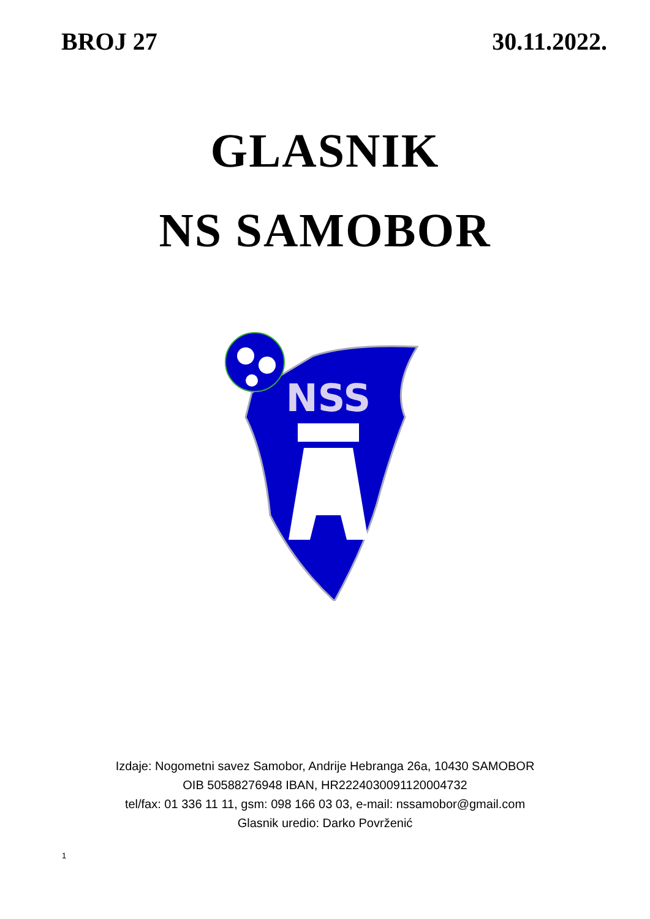BROJ 27 30.11.2022.
GLASNIK
NS SAMOBOR
NSS
Izdaje: Nogometni savez Samobor, Andrije Hebranga 26a, 10430 SAMOBOR
OIB 50588276948 IBAN, HR2224030091120004732
tel/fax: 01 336 11 11, gsm: 098 166 03 03, e-mail: nssamobor@gmail.com
Glasnik uredio: Darko Povrženić
1